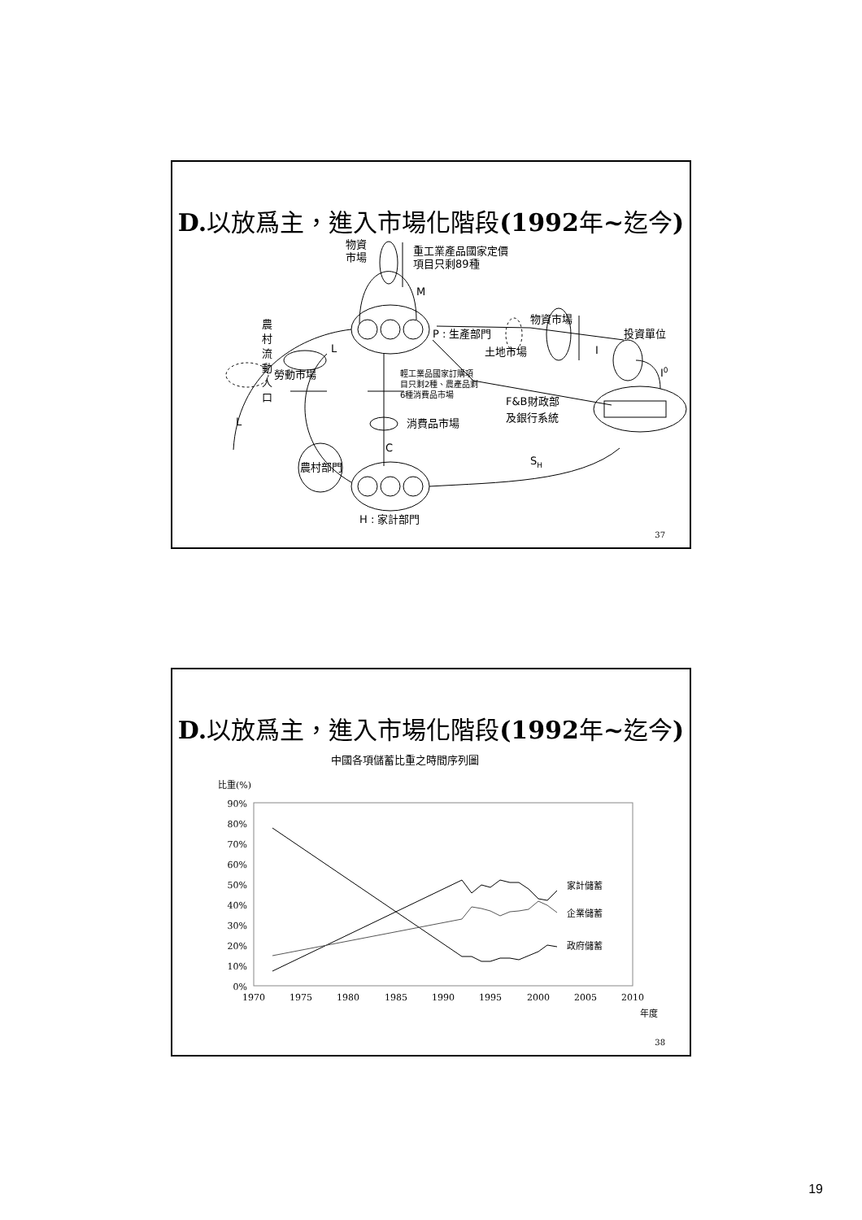D. 以放爲主，進入市場化階段(1992年~迄今)
物資
市場
重工業產品國家定價
項目只剩89種
M
物資市場
農
村
流
動
人
口
P : 生產部門
土地市場
投資單位
I
I0
L
勞動市場
輕工業品國家訂購項
目只剩2種、農產品剩
6種消費品市場
F&B財政部
及銀行系統
消費品市場
L
C
農村部門
SH
H : 家計部門
37
D. 以放爲主，進入市場化階段(1992年~迄今)
中國各項儲蓄比重之時間序列圖
比重(%)
90%
80%
70%
60%
50%
40%
30%
20%
10%
0%
1970
1975
1980
1985
1990
1995
2000
2005
2010
年度
家計儲蓄
企業儲蓄
政府儲蓄
38
19